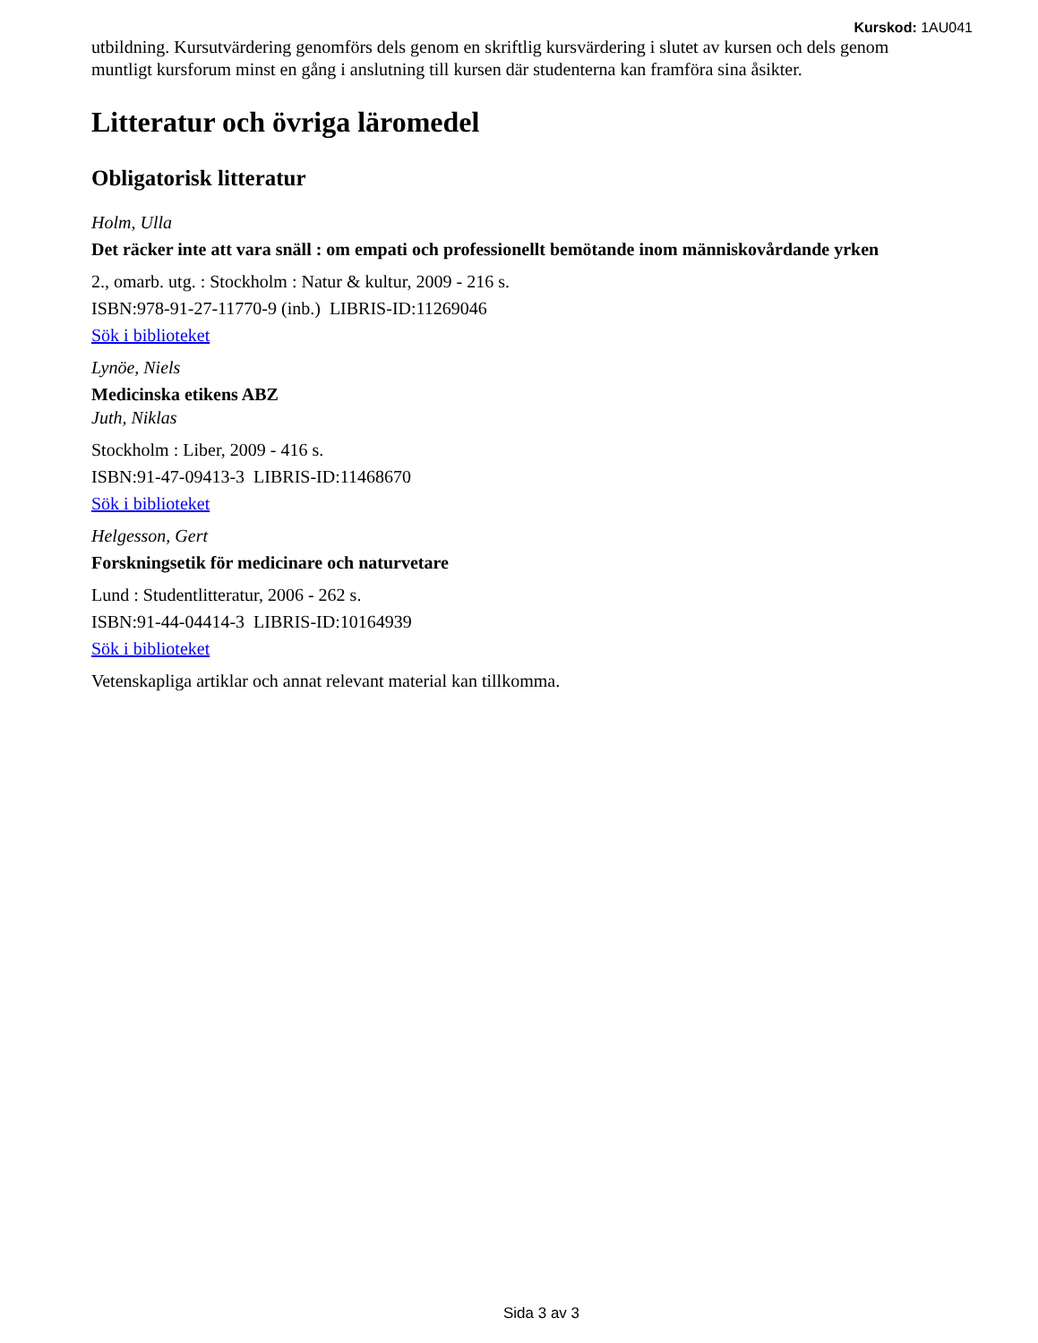Kurskod: 1AU041
utbildning. Kursutvärdering genomförs dels genom en skriftlig kursvärdering i slutet av kursen och dels genom muntligt kursforum minst en gång i anslutning till kursen där studenterna kan framföra sina åsikter.
Litteratur och övriga läromedel
Obligatorisk litteratur
Holm, Ulla
Det räcker inte att vara snäll : om empati och professionellt bemötande inom människovårdande yrken
2., omarb. utg. : Stockholm : Natur & kultur, 2009 - 216 s.
ISBN:978-91-27-11770-9 (inb.) LIBRIS-ID:11269046
Sök i biblioteket
Lynöe, Niels
Medicinska etikens ABZ
Juth, Niklas
Stockholm : Liber, 2009 - 416 s.
ISBN:91-47-09413-3 LIBRIS-ID:11468670
Sök i biblioteket
Helgesson, Gert
Forskningsetik för medicinare och naturvetare
Lund : Studentlitteratur, 2006 - 262 s.
ISBN:91-44-04414-3 LIBRIS-ID:10164939
Sök i biblioteket
Vetenskapliga artiklar och annat relevant material kan tillkomma.
Sida 3 av 3